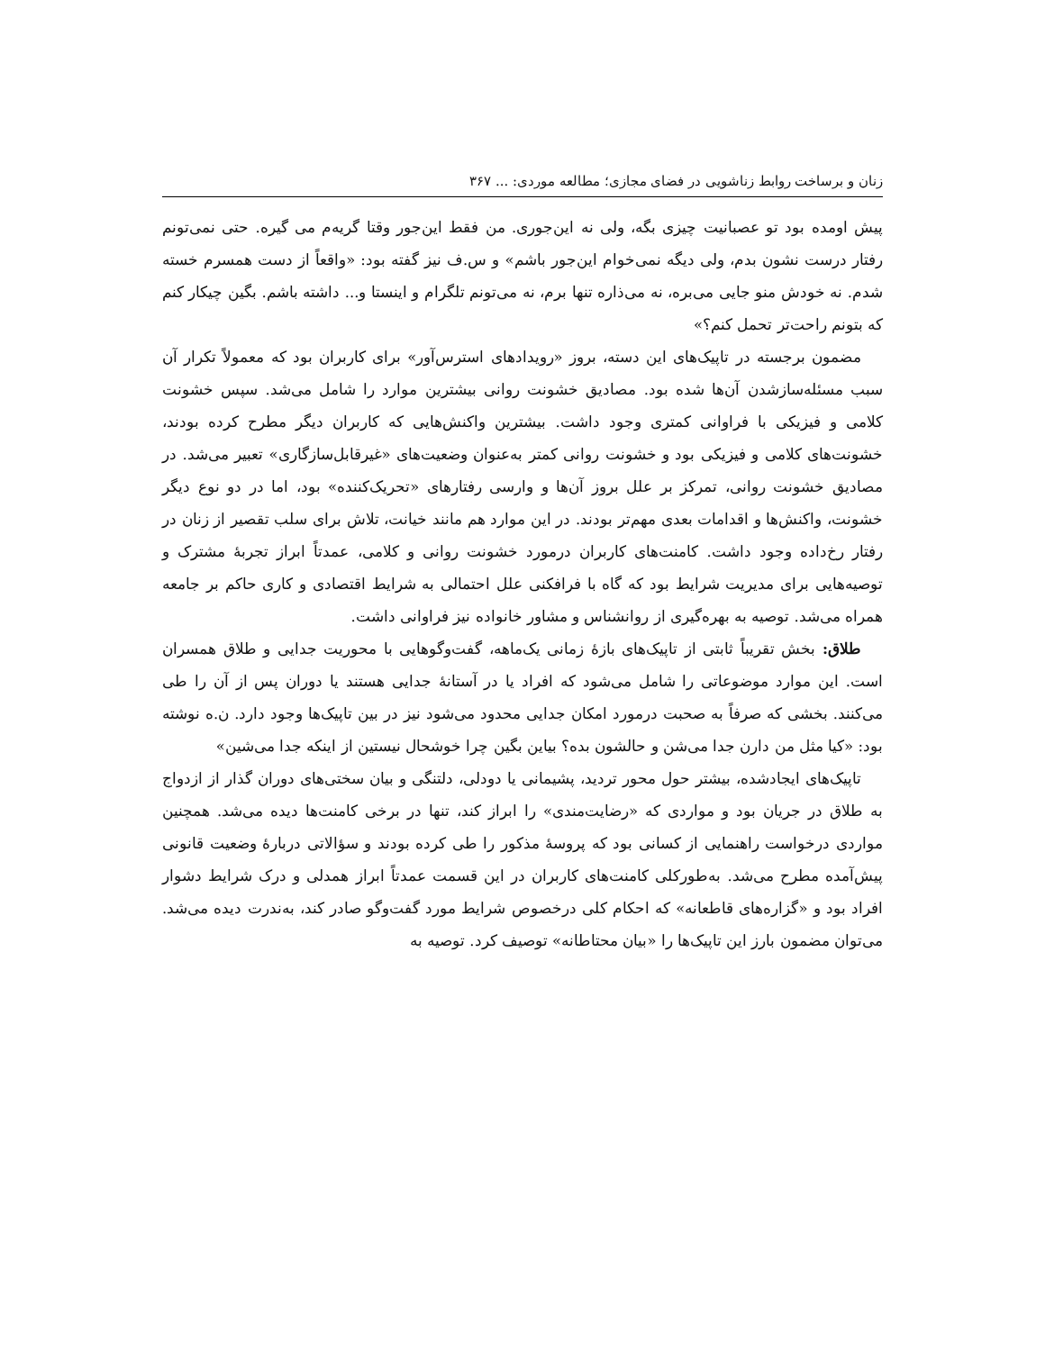زنان و برساخت روابط زناشویی در فضای مجازی؛ مطالعه موردی: ... ۳۶۷
پیش اومده بود تو عصبانیت چیزی بگه، ولی نه این‌جوری. من فقط این‌جور وقتا گریه‌م می گیره. حتی نمی‌تونم رفتار درست نشون بدم، ولی دیگه نمی‌خوام این‌جور باشم» و س.ف نیز گفته بود: «واقعاً از دست همسرم خسته شدم. نه خودش منو جایی می‌بره، نه می‌ذاره تنها برم، نه می‌تونم تلگرام و اینستا و... داشته باشم. بگین چیکار کنم که بتونم راحت‌تر تحمل کنم؟»
مضمون برجسته در تاپیک‌های این دسته، بروز «رویدادهای استرس‌آور» برای کاربران بود که معمولاً تکرار آن سبب مسئله‌سازشدن آن‌ها شده بود. مصادیق خشونت روانی بیشترین موارد را شامل می‌شد. سپس خشونت کلامی و فیزیکی با فراوانی کمتری وجود داشت. بیشترین واکنش‌هایی که کاربران دیگر مطرح کرده بودند، خشونت‌های کلامی و فیزیکی بود و خشونت روانی کمتر به‌عنوان وضعیت‌های «غیرقابل‌سازگاری» تعبیر می‌شد. در مصادیق خشونت روانی، تمرکز بر علل بروز آن‌ها و وارسی رفتارهای «تحریک‌کننده» بود، اما در دو نوع دیگر خشونت، واکنش‌ها و اقدامات بعدی مهم‌تر بودند. در این موارد هم مانند خیانت، تلاش برای سلب تقصیر از زنان در رفتار رخ‌داده وجود داشت. کامنت‌های کاربران درمورد خشونت روانی و کلامی، عمدتاً ابراز تجربهٔ مشترک و توصیه‌هایی برای مدیریت شرایط بود که گاه با فرافکنی علل احتمالی به شرایط اقتصادی و کاری حاکم بر جامعه همراه می‌شد. توصیه به بهره‌گیری از روانشناس و مشاور خانواده نیز فراوانی داشت.
طلاق: بخش تقریباً ثابتی از تاپیک‌های بازهٔ زمانی یک‌ماهه، گفت‌وگوهایی با محوریت جدایی و طلاق همسران است. این موارد موضوعاتی را شامل می‌شود که افراد یا در آستانهٔ جدایی هستند یا دوران پس از آن را طی می‌کنند. بخشی که صرفاً به صحبت درمورد امکان جدایی محدود می‌شود نیز در بین تاپیک‌ها وجود دارد. ن.ه نوشته بود: «کیا مثل من دارن جدا می‌شن و حالشون بده؟ بیاین بگین چرا خوشحال نیستین از اینکه جدا می‌شین»
تاپیک‌های ایجادشده، بیشتر حول محور تردید، پشیمانی یا دودلی، دلتنگی و بیان سختی‌های دوران گذار از ازدواج به طلاق در جریان بود و مواردی که «رضایت‌مندی» را ابراز کند، تنها در برخی کامنت‌ها دیده می‌شد. همچنین مواردی درخواست راهنمایی از کسانی بود که پروسهٔ مذکور را طی کرده بودند و سؤالاتی دربارهٔ وضعیت قانونی پیش‌آمده مطرح می‌شد. به‌طورکلی کامنت‌های کاربران در این قسمت عمدتاً ابراز همدلی و درک شرایط دشوار افراد بود و «گزاره‌های قاطعانه» که احکام کلی درخصوص شرایط مورد گفت‌وگو صادر کند، به‌ندرت دیده می‌شد. می‌توان مضمون بارز این تاپیک‌ها را «بیان محتاطانه» توصیف کرد. توصیه به